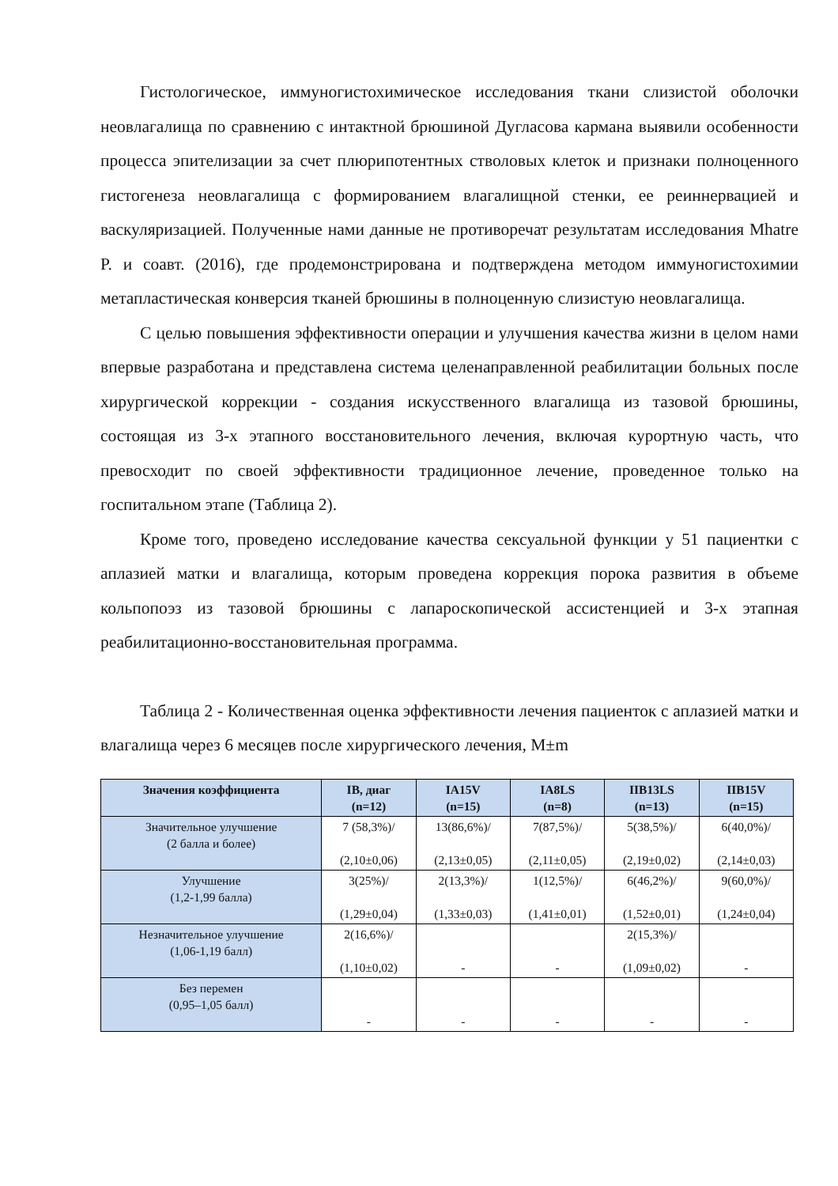Гистологическое, иммуногистохимическое исследования ткани слизистой оболочки неовлагалища по сравнению с интактной брюшиной Дугласова кармана выявили особенности процесса эпителизации за счет плюрипотентных стволовых клеток и признаки полноценного гистогенеза неовлагалища с формированием влагалищной стенки, ее реиннервацией и васкуляризацией. Полученные нами данные не противоречат результатам исследования Mhatre P. и соавт. (2016), где продемонстрирована и подтверждена методом иммуногистохимии метапластическая конверсия тканей брюшины в полноценную слизистую неовлагалища.
С целью повышения эффективности операции и улучшения качества жизни в целом нами впервые разработана и представлена система целенаправленной реабилитации больных после хирургической коррекции - создания искусственного влагалища из тазовой брюшины, состоящая из 3-х этапного восстановительного лечения, включая курортную часть, что превосходит по своей эффективности традиционное лечение, проведенное только на госпитальном этапе (Таблица 2).
Кроме того, проведено исследование качества сексуальной функции у 51 пациентки с аплазией матки и влагалища, которым проведена коррекция порока развития в объеме кольпопоэз из тазовой брюшины с лапароскопической ассистенцией и 3-х этапная реабилитационно-восстановительная программа.
Таблица 2 - Количественная оценка эффективности лечения пациенток с аплазией матки и влагалища через 6 месяцев после хирургического лечения, M±m
| Значения коэффициента | IB, диаг (n=12) | IA15V (n=15) | IA8LS (n=8) | IIB13LS (n=13) | IIB15V (n=15) |
| --- | --- | --- | --- | --- | --- |
| Значительное улучшение (2 балла и более) | 7 (58,3%)/ (2,10±0,06) | 13(86,6%)/ (2,13±0,05) | 7(87,5%)/ (2,11±0,05) | 5(38,5%)/ (2,19±0,02) | 6(40,0%)/ (2,14±0,03) |
| Улучшение (1,2-1,99 балла) | 3(25%)/ (1,29±0,04) | 2(13,3%)/ (1,33±0,03) | 1(12,5%)/ (1,41±0,01) | 6(46,2%)/ (1,52±0,01) | 9(60,0%)/ (1,24±0,04) |
| Незначительное улучшение (1,06-1,19 балл) | 2(16,6%)/ (1,10±0,02) | - | - | 2(15,3%)/ (1,09±0,02) | - |
| Без перемен (0,95–1,05 балл) | - | - | - | - | - |